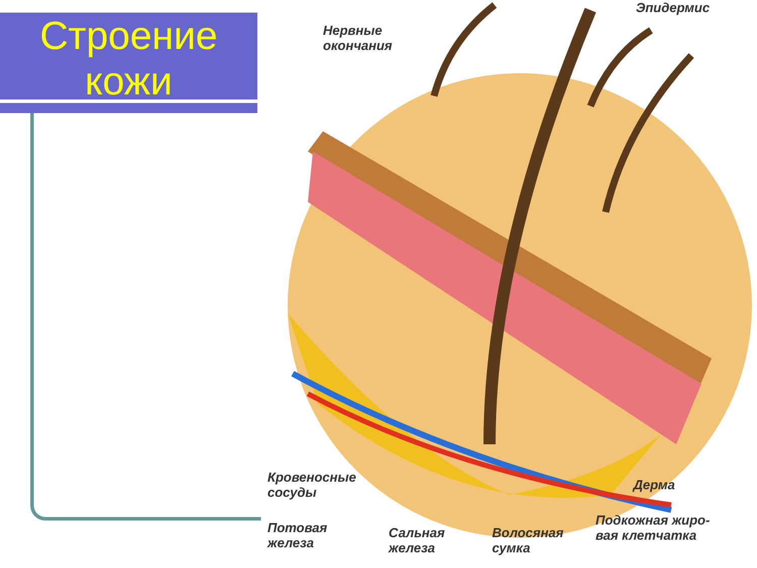Строение
кожи
Нервные
окончания
Эпидермис
Кровеносные
сосуды
Дерма
Потовая
железа
Сальная
железа
Волосяная
сумка
Подкожная жиро-
вая клетчатка